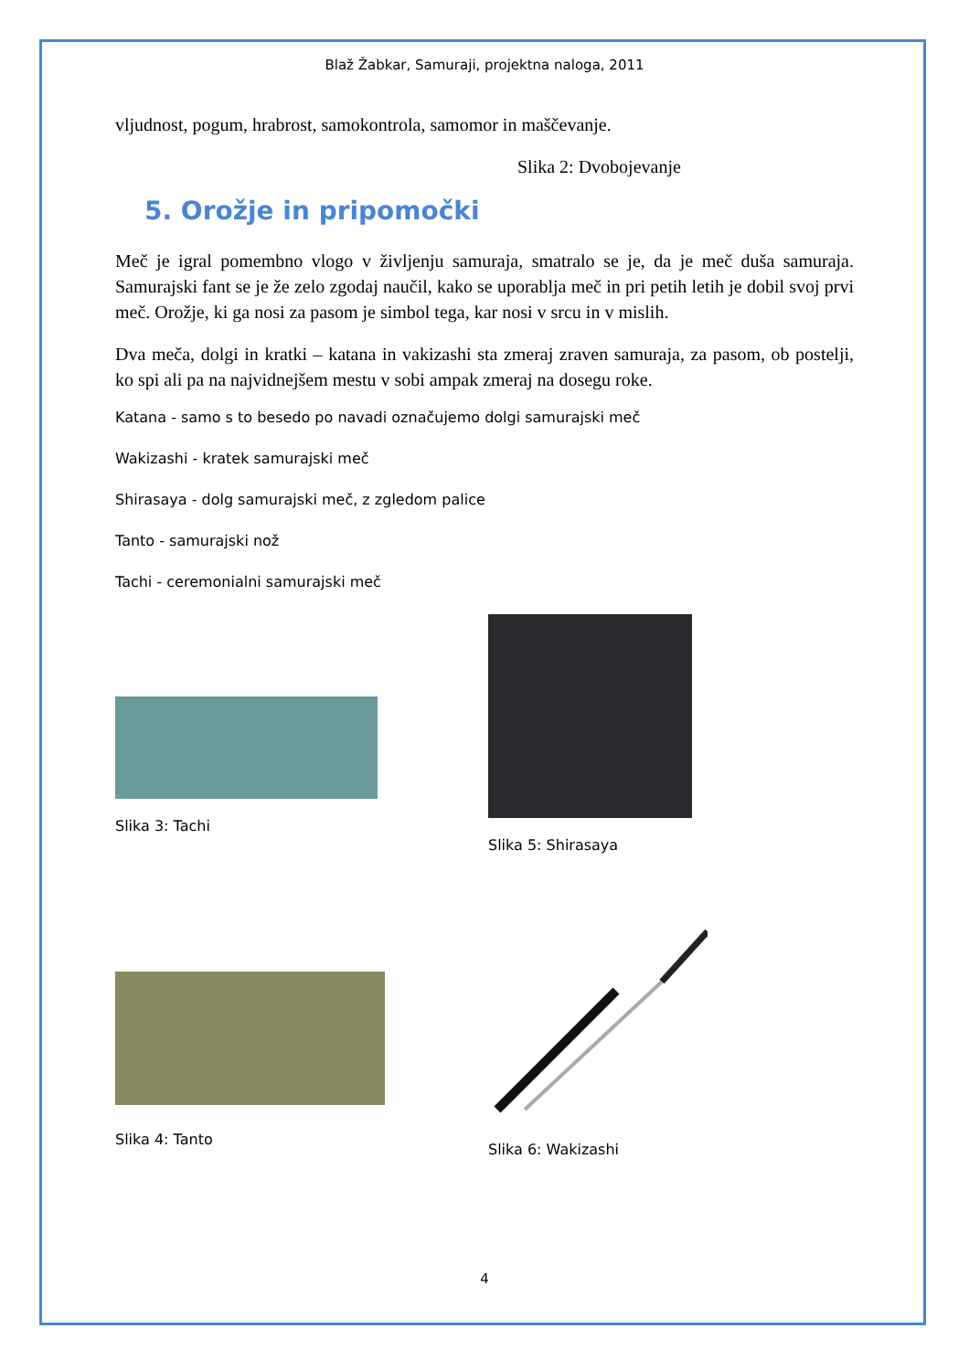Blaž Žabkar, Samuraji, projektna naloga, 2011
vljudnost, pogum, hrabrost, samokontrola, samomor in maščevanje.
Slika 2: Dvobojevanje
5. Orožje in pripomočki
Meč je igral pomembno vlogo v življenju samuraja, smatralo se je, da je meč duša samuraja. Samurajski fant se je že zelo zgodaj naučil, kako se uporablja meč in pri petih letih je dobil svoj prvi meč. Orožje, ki ga nosi za pasom je simbol tega, kar nosi v srcu in v mislih.
Dva meča, dolgi in kratki – katana in vakizashi sta zmeraj zraven samuraja, za pasom, ob postelji, ko spi ali pa na najvidnejšem mestu v sobi ampak zmeraj na dosegu roke.
Katana - samo s to besedo po navadi označujemo dolgi samurajski meč
Wakizashi - kratek samurajski meč
Shirasaya - dolg samurajski meč, z zgledom palice
Tanto - samurajski nož
Tachi - ceremonialni samurajski meč
Slika 3: Tachi
Slika 4: Tanto
Slika 5: Shirasaya
Slika 6: Wakizashi
4